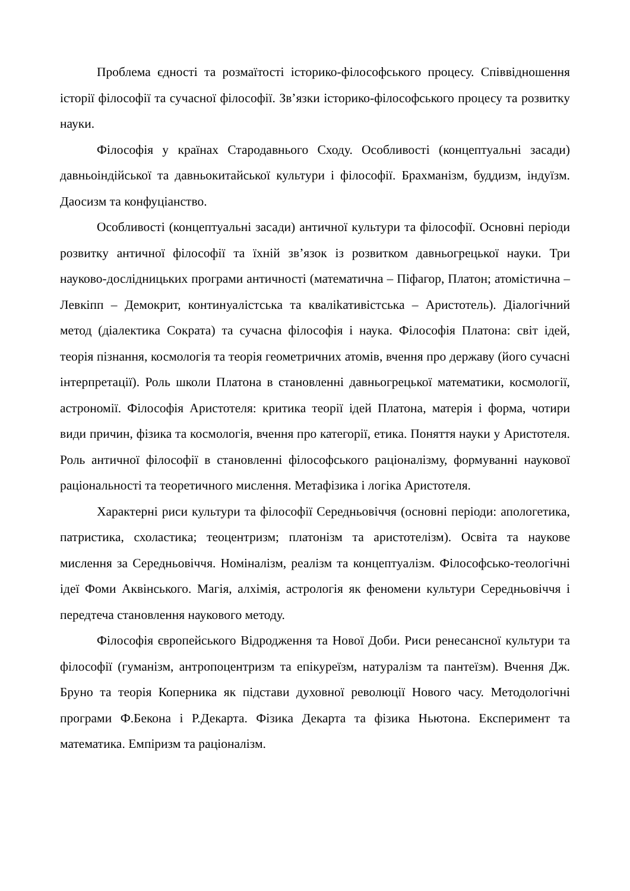Проблема єдності та розмаїтості історико-філософського процесу. Співвідношення історії філософії та сучасної філософії. Зв’язки історико-філософського процесу та розвитку науки.
Філософія у країнах Стародавнього Сходу. Особливості (концептуальні засади) давньоіндійської та давньокитайської культури і філософії. Брахманізм, буддизм, індуїзм. Даосизм та конфуціанство.
Особливості (концептуальні засади) античної культури та філософії. Основні періоди розвитку античної філософії та їхній зв’язок із розвитком давньогрецької науки. Три науково-дослідницьких програми античності (математична – Піфагор, Платон; атомістична – Левкіпп – Демокрит, континуалістська та кваліkативістська – Аристотель). Діалогічний метод (діалектика Сократа) та сучасна філософія і наука. Філософія Платона: світ ідей, теорія пізнання, космологія та теорія геометричних атомів, вчення про державу (його сучасні інтерпретації). Роль школи Платона в становленні давньогрецької математики, космології, астрономії. Філософія Аристотеля: критика теорії ідей Платона, матерія і форма, чотири види причин, фізика та космологія, вчення про категорії, етика. Поняття науки у Аристотеля. Роль античної філософії в становленні філософського раціоналізму, формуванні наукової раціональності та теоретичного мислення. Метафізика і логіка Аристотеля.
Характерні риси культури та філософії Середньовіччя (основні періоди: апологетика, патристика, схоластика; теоцентризм; платонізм та аристотелізм). Освіта та наукове мислення за Середньовіччя. Номіналізм, реалізм та концептуалізм. Філософсько-теологічні ідеї Фоми Аквінського. Магія, алхімія, астрологія як феномени культури Середньовіччя і передтеча становлення наукового методу.
Філософія європейського Відродження та Нової Доби. Риси ренесансної культури та філософії (гуманізм, антропоцентризм та епікуреїзм, натуралізм та пантеїзм). Вчення Дж. Бруно та теорія Коперника як підстави духовної революції Нового часу. Методологічні програми Ф.Бекона і Р.Декарта. Фізика Декарта та фізика Ньютона. Експеримент та математика. Емпіризм та раціоналізм.